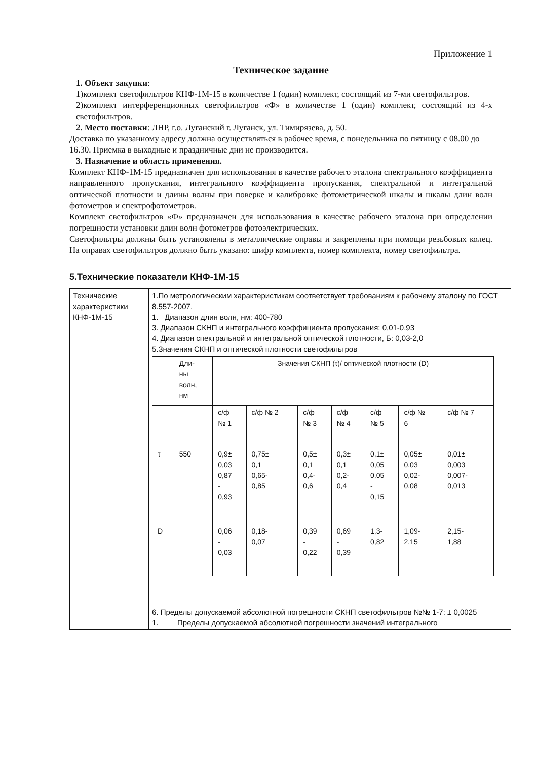Приложение 1
Техническое задание
1. Объект закупки:
1)комплект светофильтров КНФ-1М-15 в количестве 1 (один) комплект, состоящий из 7-ми светофильтров.
2)комплект интерференционных светофильтров «Ф» в количестве 1 (один) комплект, состоящий из 4-х светофильтров.
2. Место поставки: ЛНР, г.о. Луганский г. Луганск, ул. Тимирязева, д. 50.
Доставка по указанному адресу должна осуществляться в рабочее время, с понедельника по пятницу с 08.00 до 16.30. Приемка в выходные и праздничные дни не производится.
3. Назначение и область применения.
Комплект КНФ-1М-15 предназначен для использования в качестве рабочего эталона спектрального коэффициента направленного пропускания, интегрального коэффициента пропускания, спектральной и интегральной оптической плотности и длины волны при поверке и калибровке фотометрической шкалы и шкалы длин волн фотометров и спектрофотометров.
Комплект светофильтров «Ф» предназначен для использования в качестве рабочего эталона при определении погрешности установки длин волн фотометров фотоэлектрических.
Светофильтры должны быть установлены в металлические оправы и закреплены при помощи резьбовых колец. На оправах светофильтров должно быть указано: шифр комплекта, номер комплекта, номер светофильтра.
5.Технические показатели КНФ-1М-15
| Технические характеристики КНФ-1М-15 | 1.По метрологическим характеристикам соответствует требованиям к рабочему эталону по ГОСТ 8.557-2007. 1. Диапазон длин волн, нм: 400-780 3. Диапазон СКНП и интегрального коэффициента пропускания: 0,01-0,93 4. Диапазон спектральной и интегральной оптической плотности, Б: 0,03-2,0 5.Значения СКНП и оптической плотности светофильтров / / Дли- ны волн, нм / Значения СКНП (τ)/ оптической плотности (D) / / / / / / / / / / с/ф № 1 / с/ф № 2 / с/ф № 3 / с/ф № 4 / с/ф № 5 / с/ф № 6 / с/ф № 7 / / τ / 550 / 0,9± 0,03 0,87 - 0,93 / 0,75± 0,1 0,65- 0,85 / 0,5± 0,1 0,4- 0,6 / 0,3± 0,1 0,2- 0,4 / 0,1± 0,05 0,05 - 0,15 / 0,05± 0,03 0,02- 0,08 / 0,01± 0,003 0,007- 0,013 / / D / / 0,06 - 0,03 / 0,18- 0,07 / 0,39 - 0,22 / 0,69 - 0,39 / 1,3- 0,82 / 1,09- 2,15 / 2,15- 1,88 / 6. Пределы допускаемой абсолютной погрешности СКНП светофильтров №№ 1-7: ± 0,0025 1. Пределы допускаемой абсолютной погрешности значений интегрального |